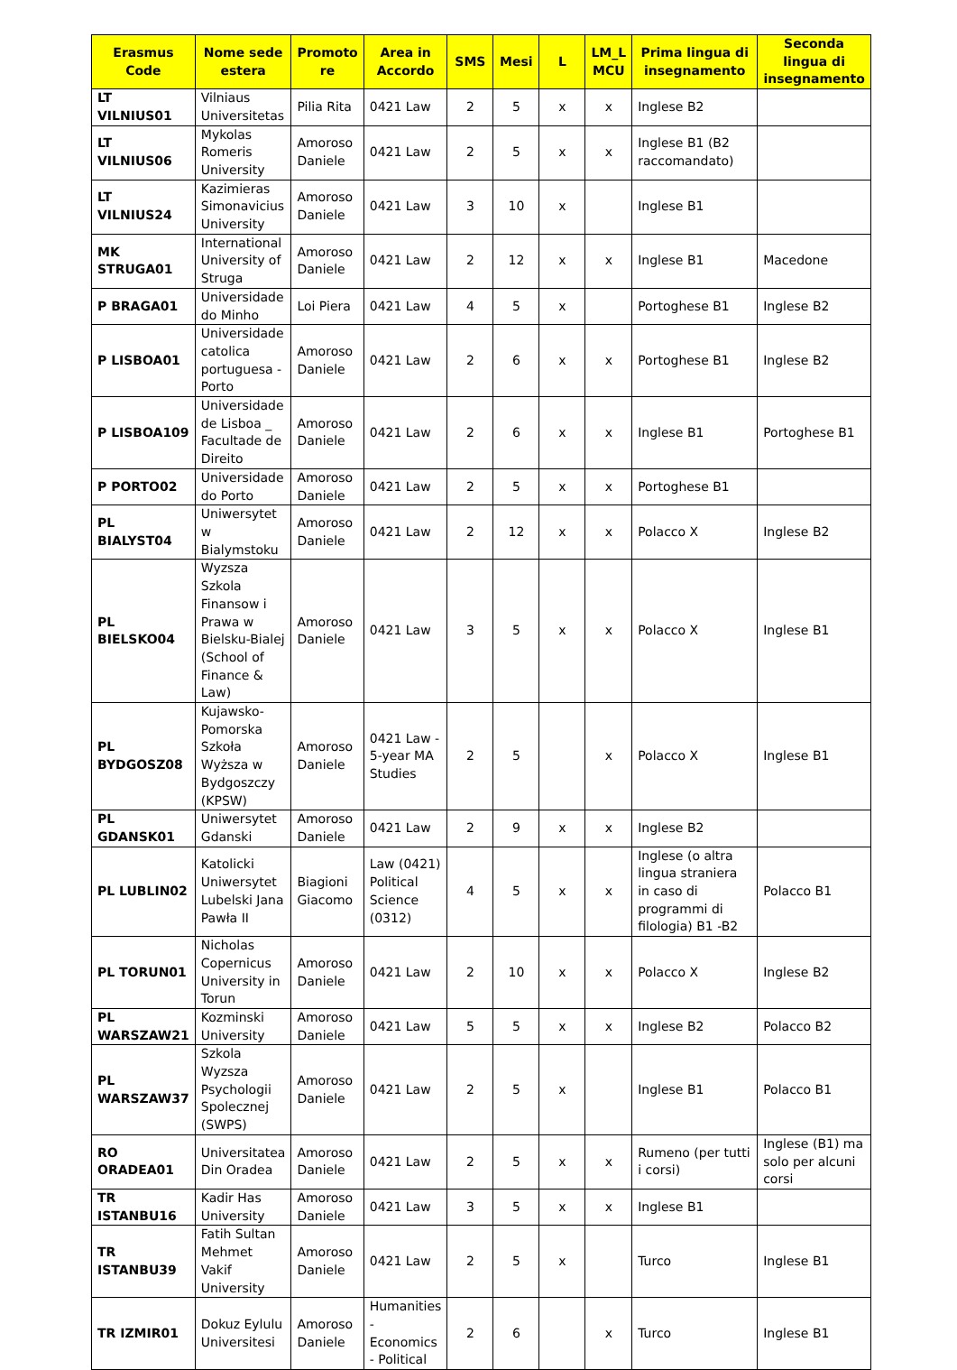| Erasmus Code | Nome sede estera | Promoto re | Area in Accordo | SMS | Mesi | L | LM_L MCU | Prima lingua di insegnamento | Seconda lingua di insegnamento |
| --- | --- | --- | --- | --- | --- | --- | --- | --- | --- |
| LT VILNIUS01 | Vilniaus Universitetas | Pilia Rita | 0421 Law | 2 | 5 | x | x | Inglese B2 | |
| LT VILNIUS06 | Mykolas Romeris University | Amoroso Daniele | 0421 Law | 2 | 5 | x | x | Inglese B1 (B2 raccomandato) | |
| LT VILNIUS24 | Kazimieras Simonavicius University | Amoroso Daniele | 0421 Law | 3 | 10 | x | | Inglese B1 | |
| MK STRUGA01 | International University of Struga | Amoroso Daniele | 0421 Law | 2 | 12 | x | x | Inglese B1 | Macedone |
| P BRAGA01 | Universidade do Minho | Loi Piera | 0421 Law | 4 | 5 | x | | Portoghese B1 | Inglese B2 |
| P LISBOA01 | Universidade catolica portuguesa - Porto | Amoroso Daniele | 0421 Law | 2 | 6 | x | x | Portoghese B1 | Inglese B2 |
| P LISBOA109 | Universidade de Lisboa _ Facultade de Direito | Amoroso Daniele | 0421 Law | 2 | 6 | x | x | Inglese B1 | Portoghese B1 |
| P PORTO02 | Universidade do Porto | Amoroso Daniele | 0421 Law | 2 | 5 | x | x | Portoghese B1 | |
| PL BIALYST04 | Uniwersytet w Bialymstoku | Amoroso Daniele | 0421 Law | 2 | 12 | x | x | Polacco X | Inglese B2 |
| PL BIELSKO04 | Wyzsza Szkola Finansow i Prawa w Bielsku-Bialej (School of Finance & Law) | Amoroso Daniele | 0421 Law | 3 | 5 | x | x | Polacco X | Inglese B1 |
| PL BYDGOSZ08 | Kujawsko-Pomorska Szkoła Wyższa w Bydgoszczy (KPSW) | Amoroso Daniele | 0421 Law - 5-year MA Studies | 2 | 5 | | x | Polacco X | Inglese B1 |
| PL GDANSK01 | Uniwersytet Gdanski | Amoroso Daniele | 0421 Law | 2 | 9 | x | x | Inglese B2 | |
| PL LUBLIN02 | Katolicki Uniwersytet Lubelski Jana Pawła II | Biagioni Giacomo | Law (0421) Political Science (0312) | 4 | 5 | x | x | Inglese (o altra lingua straniera in caso di programmi di filologia) B1 -B2 | Polacco B1 |
| PL TORUN01 | Nicholas Copernicus University in Torun | Amoroso Daniele | 0421 Law | 2 | 10 | x | x | Polacco X | Inglese B2 |
| PL WARSZAW21 | Kozminski University | Amoroso Daniele | 0421 Law | 5 | 5 | x | x | Inglese B2 | Polacco B2 |
| PL WARSZAW37 | Szkola Wyzsza Psychologii Spolecznej (SWPS) | Amoroso Daniele | 0421 Law | 2 | 5 | x | | Inglese B1 | Polacco B1 |
| RO ORADEA01 | Universitatea Din Oradea | Amoroso Daniele | 0421 Law | 2 | 5 | x | x | Rumeno (per tutti i corsi) | Inglese (B1) ma solo per alcuni corsi |
| TR ISTANBU16 | Kadir Has University | Amoroso Daniele | 0421 Law | 3 | 5 | x | x | Inglese B1 | |
| TR ISTANBU39 | Fatih Sultan Mehmet Vakif University | Amoroso Daniele | 0421 Law | 2 | 5 | x | | Turco | Inglese B1 |
| TR IZMIR01 | Dokuz Eylulu Universitesi | Amoroso Daniele | Humanities - Economics - Political | 2 | 6 | | x | Turco | Inglese B1 |